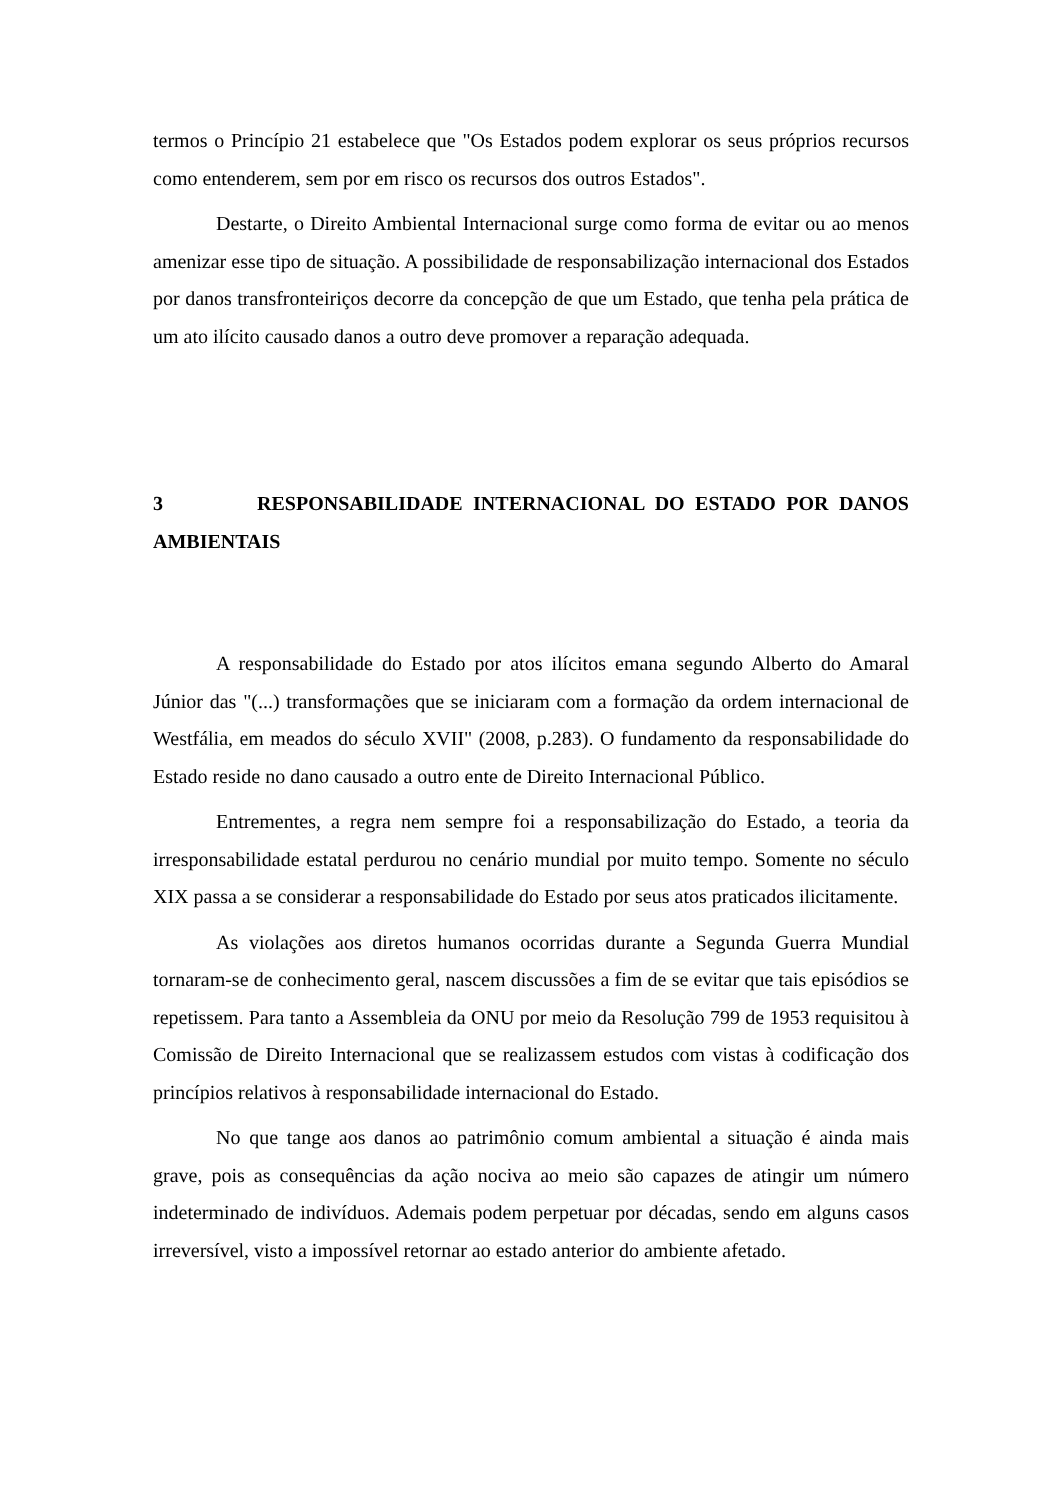termos o Princípio 21 estabelece que "Os Estados podem explorar os seus próprios recursos como entenderem, sem por em risco os recursos dos outros Estados".
Destarte, o Direito Ambiental Internacional surge como forma de evitar ou ao menos amenizar esse tipo de situação. A possibilidade de responsabilização internacional dos Estados por danos transfronteiriços decorre da concepção de que um Estado, que tenha pela prática de um ato ilícito causado danos a outro deve promover a reparação adequada.
3 RESPONSABILIDADE INTERNACIONAL DO ESTADO POR DANOS AMBIENTAIS
A responsabilidade do Estado por atos ilícitos emana segundo Alberto do Amaral Júnior das "(...) transformações que se iniciaram com a formação da ordem internacional de Westfália, em meados do século XVII" (2008, p.283). O fundamento da responsabilidade do Estado reside no dano causado a outro ente de Direito Internacional Público.
Entrementes, a regra nem sempre foi a responsabilização do Estado, a teoria da irresponsabilidade estatal perdurou no cenário mundial por muito tempo. Somente no século XIX passa a se considerar a responsabilidade do Estado por seus atos praticados ilicitamente.
As violações aos diretos humanos ocorridas durante a Segunda Guerra Mundial tornaram-se de conhecimento geral, nascem discussões a fim de se evitar que tais episódios se repetissem. Para tanto a Assembleia da ONU por meio da Resolução 799 de 1953 requisitou à Comissão de Direito Internacional que se realizassem estudos com vistas à codificação dos princípios relativos à responsabilidade internacional do Estado.
No que tange aos danos ao patrimônio comum ambiental a situação é ainda mais grave, pois as consequências da ação nociva ao meio são capazes de atingir um número indeterminado de indivíduos. Ademais podem perpetuar por décadas, sendo em alguns casos irreversível, visto a impossível retornar ao estado anterior do ambiente afetado.